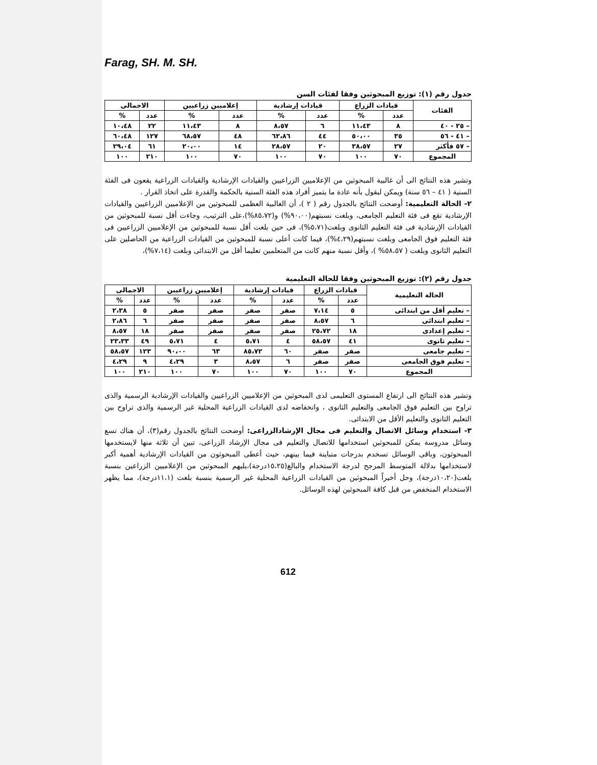Farag, SH. M. SH.
جدول رقم (١): توزيع المبحوثين وفقا لفئات السن
| الفئات | قيادات الزراع | | قيادات إرشادية | | إعلاميين زراعيين | | الاجمالى | |
| --- | --- | --- | --- | --- | --- | --- | --- | --- |
| | عدد | % | عدد | % | عدد | % | عدد | % |
| – ٢٥ - ٤٠ | ٨ | ١١،٤٣ | ٦ | ٨،٥٧ | ٨ | ١١،٤٣ | ٢٢ | ١٠،٤٨ |
| – ٤١ - ٥٦ | ٣٥ | ٥٠،٠٠ | ٤٤ | ٦٢،٨٦ | ٤٨ | ٦٨،٥٧ | ١٢٧ | ٦٠،٤٨ |
| – ٥٧ فأكثر | ٢٧ | ٣٨،٥٧ | ٢٠ | ٢٨،٥٧ | ١٤ | ٢٠،٠٠ | ٦١ | ٢٩،٠٤ |
| المجموع | ٧٠ | ١٠٠ | ٧٠ | ١٠٠ | ٧٠ | ١٠٠ | ٢١٠ | ١٠٠ |
وتشير هذه النتائج الى أن غالبية المبحوثين من الإعلاميين الزراعيين والقيادات الإرشادية والقيادات الزراعية يقعون فى الفئة السنية ( ٤١ – ٥٦ سنة) ويمكن لبقول بأنه عادة ما يتميز أفراد هذه الفئة السنية بالحكمة والقدرة على اتخاذ القرار .
٢- الحالة التعليمية: أوضحت النتائج بالجدول رقم ( ٢ )، أن الغالبية العظمى للمبحوثين من الإعلاميين الزراعيين والقيادات الإرشادية تقع فى فئة التعليم الجامعى، وبلغت نسبتهم(٩٠،٠٠%) و(٨٥،٧٢%)،على الترتيب، وجاءت أقل نسبة للمبحوثين من القيادات الإرشادية فى فئة التعليم الثانوى وبلغت(٥،٧١%)، فى حين بلغت أقل نسبة للمبحوثين من الإعلاميين الزراعيين فى فئة التعليم فوق الجامعى وبلغت نسبتهم(٤،٢٩%)، فيما كانت أعلى نسبة للمبحوثين من القيادات الزراعية من الحاصلين على التعليم الثانوى وبلغت ( ٥٨،٥٧% )، وأقل نسبة منهم كانت من المتعلمين تعليما أقل من الابتدائى وبلغت (٧،١٤%)،
جدول رقم (٢): توزيع المبحوثين وفقا للحالة التعليمية
| الحالة التعليمية | قيادات الزراع | | قيادات إرشادية | | إعلاميين زراعيين | | الاجمالى | |
| --- | --- | --- | --- | --- | --- | --- | --- | --- |
| | عدد | % | عدد | % | عدد | % | عدد | % |
| – تعليم أقل من ابتدائى | ٥ | ٧،١٤ | صفر | صفر | صفر | صفر | ٥ | ٢،٣٨ |
| – تعليم ابتدائى | ٦ | ٨،٥٧ | صفر | صفر | صفر | صفر | ٦ | ٢،٨٦ |
| – تعليم إعدادى | ١٨ | ٢٥،٧٢ | صفر | صفر | صفر | صفر | ١٨ | ٨،٥٧ |
| – تعليم ثانوى | ٤١ | ٥٨،٥٧ | ٤ | ٥،٧١ | ٤ | ٥،٧١ | ٤٩ | ٢٣،٣٣ |
| – تعليم جامعى | صفر | صفر | ٦٠ | ٨٥،٧٢ | ٦٣ | ٩٠،٠٠ | ١٢٣ | ٥٨،٥٧ |
| – تعليم فوق الجامعى | صفر | صفر | ٦ | ٨،٥٧ | ٣ | ٤،٢٩ | ٩ | ٤،٢٩ |
| المجموع | ٧٠ | ١٠٠ | ٧٠ | ١٠٠ | ٧٠ | ١٠٠ | ٢١٠ | ١٠٠ |
وتشير هذه النتائج الى ارتفاع المستوى التعليمى لدى المبحوثين من الإعلاميين الزراعيين والقيادات الإرشادية الرسمية والذى تراوح بين التعليم فوق الجامعى والتعليم الثانوى ، وانخفاضه لدى القيادات الزراعية المحلية غير الرسمية والذى تراوح بين التعليم الثانوى والتعليم الأقل من الابتدائى.
٣- استخدام وسائل الاتصال والتعليم فى مجال الإرشادالزراعى: أوضحت النتائج بالجدول رقم(٣)، أن هناك تسع وسائل مدروسة يمكن للمبحوثين استخدامها للاتصال والتعليم فى مجال الإرشاد الزراعى، تبين أن ثلاثة منها لايستخدمها المبحوثون، وباقى الوسائل تسخدم بدرجات متباينة فيما بينهم، حيث أعطى المبحوثون من القيادات الإرشادية أهمية أكبر لاستخدامها بدلالة المتوسط المرجح لدرجة الاستخدام والبالغ(١٥،٢٥درجة)،يليهم المبحوثين من الإعلاميين الزراعين بنسبة بلغت(١٠،٢٠درجة)، وحل أخيراً المبحوثين من القيادات الزراعية المحلية غير الرسمية بنسبة بلغت (١١،١درجة)، مما يظهر الاستخدام المنخفض من قبل كافة المبحوثين لهذه الوسائل.
612